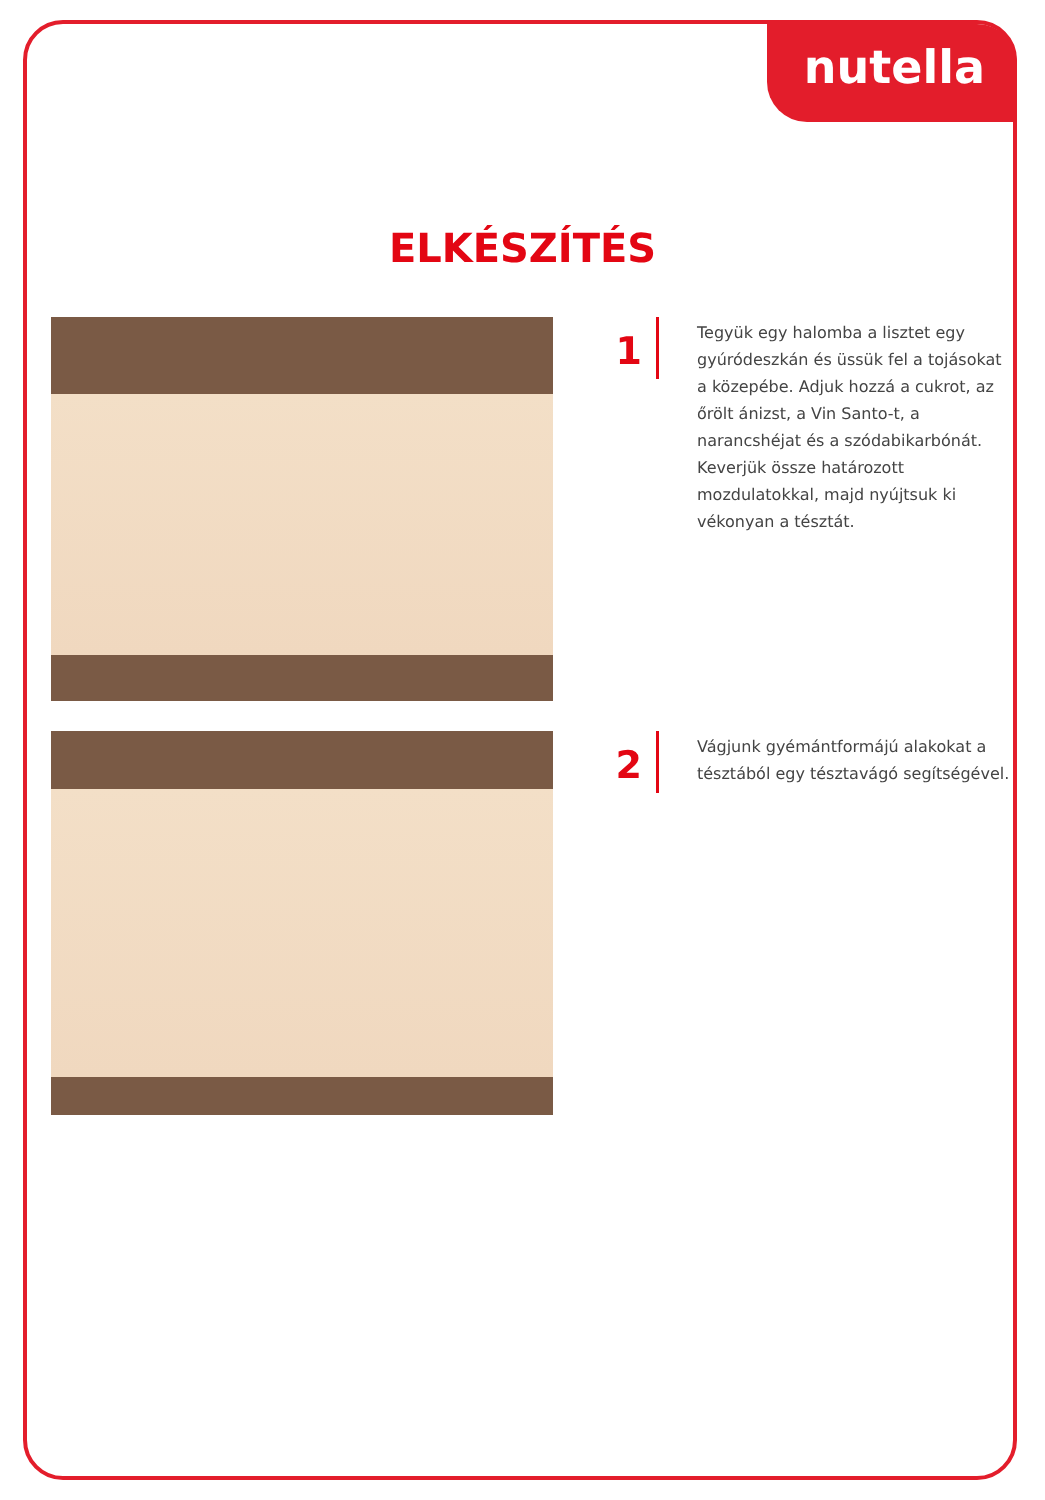nutella
ELKÉSZÍTÉS
1
Tegyük egy halomba a lisztet egy gyúródeszkán és üssük fel a tojásokat a közepébe. Adjuk hozzá a cukrot, az őrölt ánizst, a Vin Santo-t, a narancshéjat és a szódabikarbónát. Keverjük össze határozott mozdulatokkal, majd nyújtsuk ki vékonyan a tésztát.
2
Vágjunk gyémántformájú alakokat a tésztából egy tésztavágó segítségével.